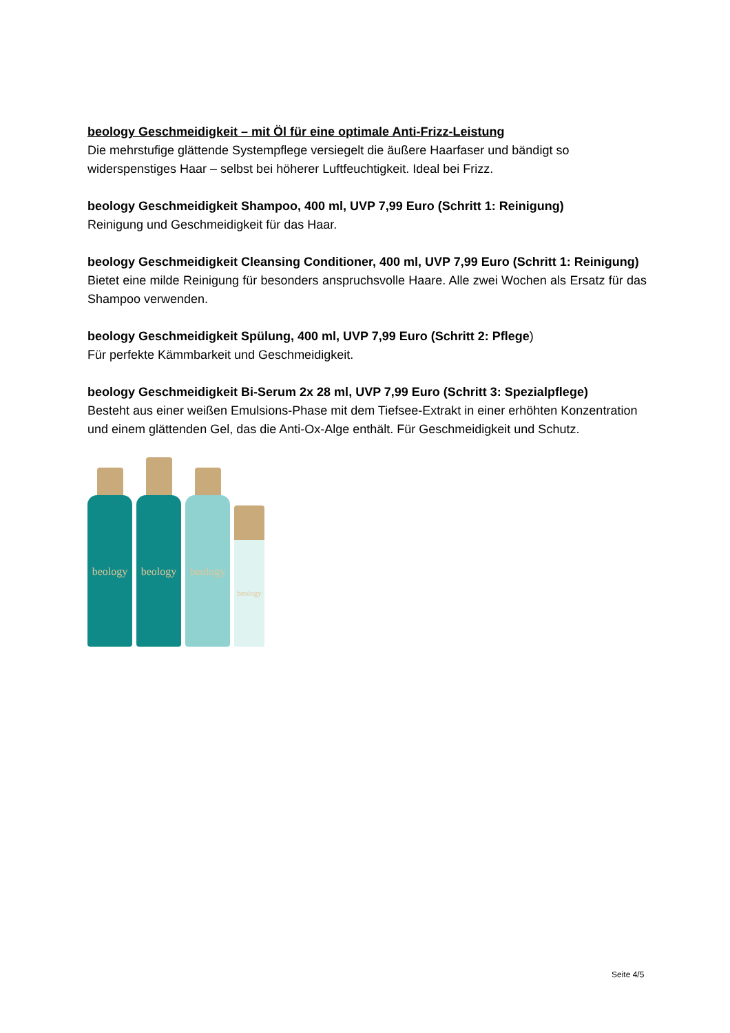beology Geschmeidigkeit – mit Öl für eine optimale Anti-Frizz-Leistung
Die mehrstufige glättende Systempflege versiegelt die äußere Haarfaser und bändigt so widerspenstiges Haar – selbst bei höherer Luftfeuchtigkeit. Ideal bei Frizz.
beology Geschmeidigkeit Shampoo, 400 ml, UVP 7,99 Euro (Schritt 1: Reinigung)
Reinigung und Geschmeidigkeit für das Haar.
beology Geschmeidigkeit Cleansing Conditioner, 400 ml, UVP 7,99 Euro (Schritt 1: Reinigung)
Bietet eine milde Reinigung für besonders anspruchsvolle Haare. Alle zwei Wochen als Ersatz für das Shampoo verwenden.
beology Geschmeidigkeit Spülung, 400 ml, UVP 7,99 Euro (Schritt 2: Pflege)
Für perfekte Kämmbarkeit und Geschmeidigkeit.
beology Geschmeidigkeit Bi-Serum 2x 28 ml, UVP 7,99 Euro (Schritt 3: Spezialpflege)
Besteht aus einer weißen Emulsions-Phase mit dem Tiefsee-Extrakt in einer erhöhten Konzentration und einem glättenden Gel, das die Anti-Ox-Alge enthält. Für Geschmeidigkeit und Schutz.
beology
beology
beology
beology
Seite 4/5